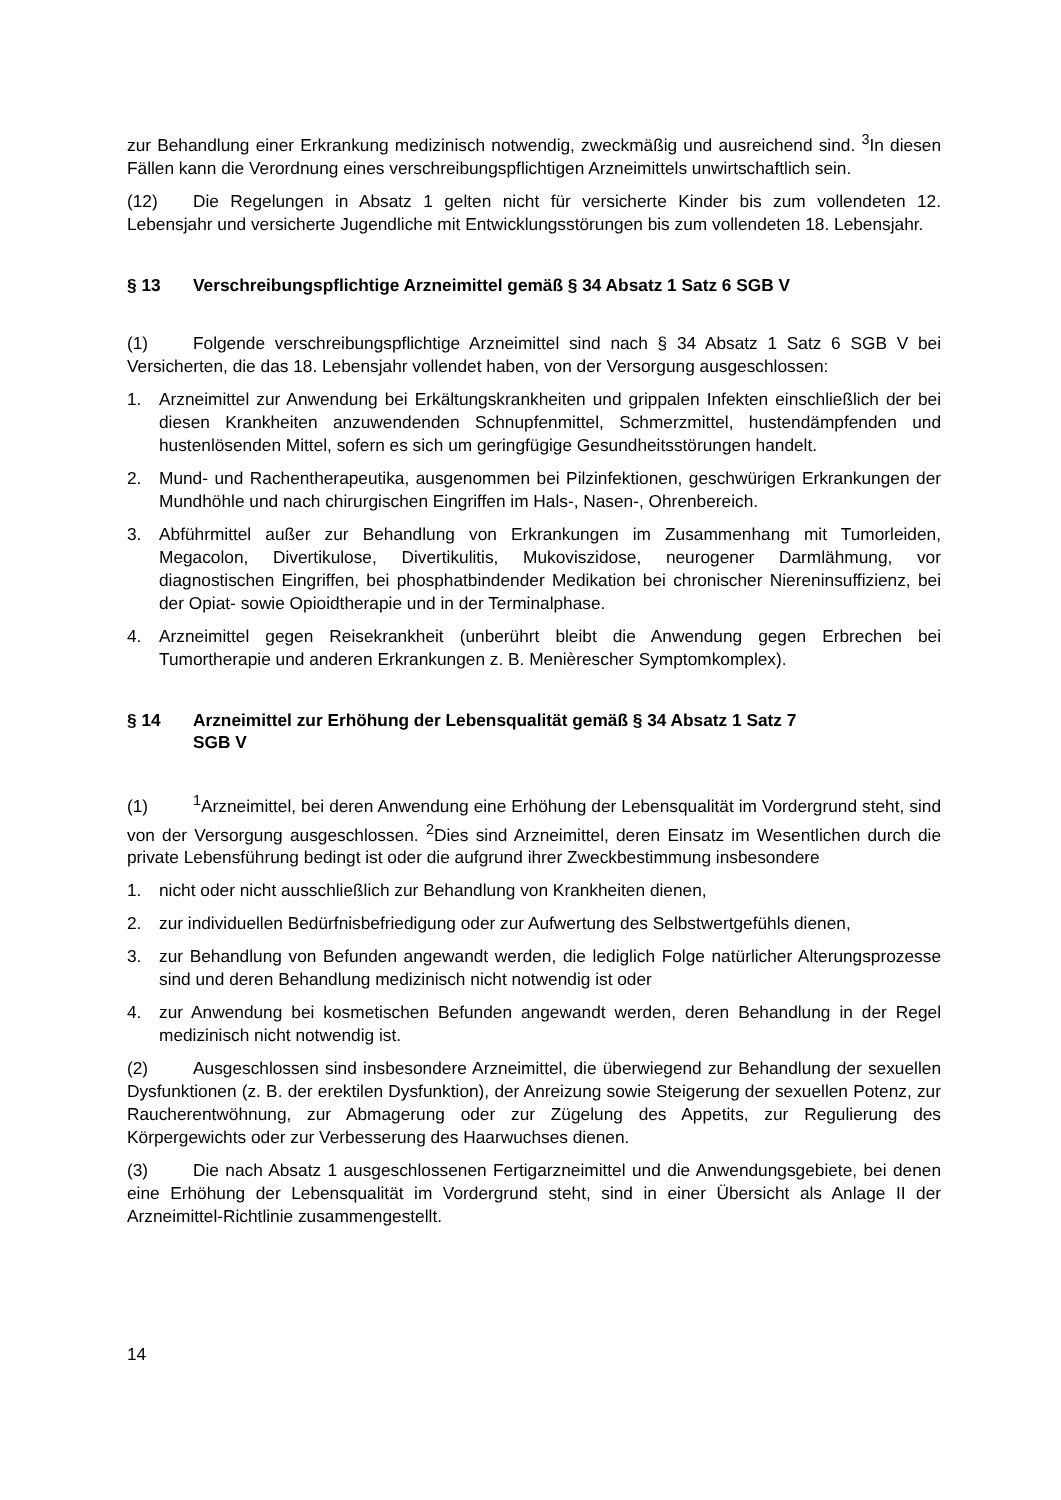zur Behandlung einer Erkrankung medizinisch notwendig, zweckmäßig und ausreichend sind. <sup>3</sup>In diesen Fällen kann die Verordnung eines verschreibungspflichtigen Arzneimittels unwirtschaftlich sein.
(12) Die Regelungen in Absatz 1 gelten nicht für versicherte Kinder bis zum vollendeten 12. Lebensjahr und versicherte Jugendliche mit Entwicklungsstörungen bis zum vollendeten 18. Lebensjahr.
§ 13 Verschreibungspflichtige Arzneimittel gemäß § 34 Absatz 1 Satz 6 SGB V
(1) Folgende verschreibungspflichtige Arzneimittel sind nach § 34 Absatz 1 Satz 6 SGB V bei Versicherten, die das 18. Lebensjahr vollendet haben, von der Versorgung ausgeschlossen:
1. Arzneimittel zur Anwendung bei Erkältungskrankheiten und grippalen Infekten einschließlich der bei diesen Krankheiten anzuwendenden Schnupfenmittel, Schmerzmittel, hustendämpfenden und hustenlösenden Mittel, sofern es sich um geringfügige Gesundheitsstörungen handelt.
2. Mund- und Rachentherapeutika, ausgenommen bei Pilzinfektionen, geschwürigen Erkrankungen der Mundhöhle und nach chirurgischen Eingriffen im Hals-, Nasen-, Ohrenbereich.
3. Abführmittel außer zur Behandlung von Erkrankungen im Zusammenhang mit Tumorleiden, Megacolon, Divertikulose, Divertikulitis, Mukoviszidose, neurogener Darmlähmung, vor diagnostischen Eingriffen, bei phosphatbindender Medikation bei chronischer Niereninsuffizienz, bei der Opiat- sowie Opioidtherapie und in der Terminalphase.
4. Arzneimittel gegen Reisekrankheit (unberührt bleibt die Anwendung gegen Erbrechen bei Tumortherapie und anderen Erkrankungen z. B. Menièrescher Symptomkomplex).
§ 14 Arzneimittel zur Erhöhung der Lebensqualität gemäß § 34 Absatz 1 Satz 7
SGB V
(1)<sup>1</sup>Arzneimittel, bei deren Anwendung eine Erhöhung der Lebensqualität im Vordergrund steht, sind von der Versorgung ausgeschlossen. <sup>2</sup>Dies sind Arzneimittel, deren Einsatz im Wesentlichen durch die private Lebensführung bedingt ist oder die aufgrund ihrer Zweckbestimmung insbesondere
1. nicht oder nicht ausschließlich zur Behandlung von Krankheiten dienen,
2. zur individuellen Bedürfnisbefriedigung oder zur Aufwertung des Selbstwertgefühls dienen,
3. zur Behandlung von Befunden angewandt werden, die lediglich Folge natürlicher Alterungsprozesse sind und deren Behandlung medizinisch nicht notwendig ist oder
4. zur Anwendung bei kosmetischen Befunden angewandt werden, deren Behandlung in der Regel medizinisch nicht notwendig ist.
(2) Ausgeschlossen sind insbesondere Arzneimittel, die überwiegend zur Behandlung der sexuellen Dysfunktionen (z. B. der erektilen Dysfunktion), der Anreizung sowie Steigerung der sexuellen Potenz, zur Raucherentwöhnung, zur Abmagerung oder zur Zügelung des Appetits, zur Regulierung des Körpergewichts oder zur Verbesserung des Haarwuchses dienen.
(3) Die nach Absatz 1 ausgeschlossenen Fertigarzneimittel und die Anwendungsgebiete, bei denen eine Erhöhung der Lebensqualität im Vordergrund steht, sind in einer Übersicht als Anlage II der Arzneimittel-Richtlinie zusammengestellt.
14